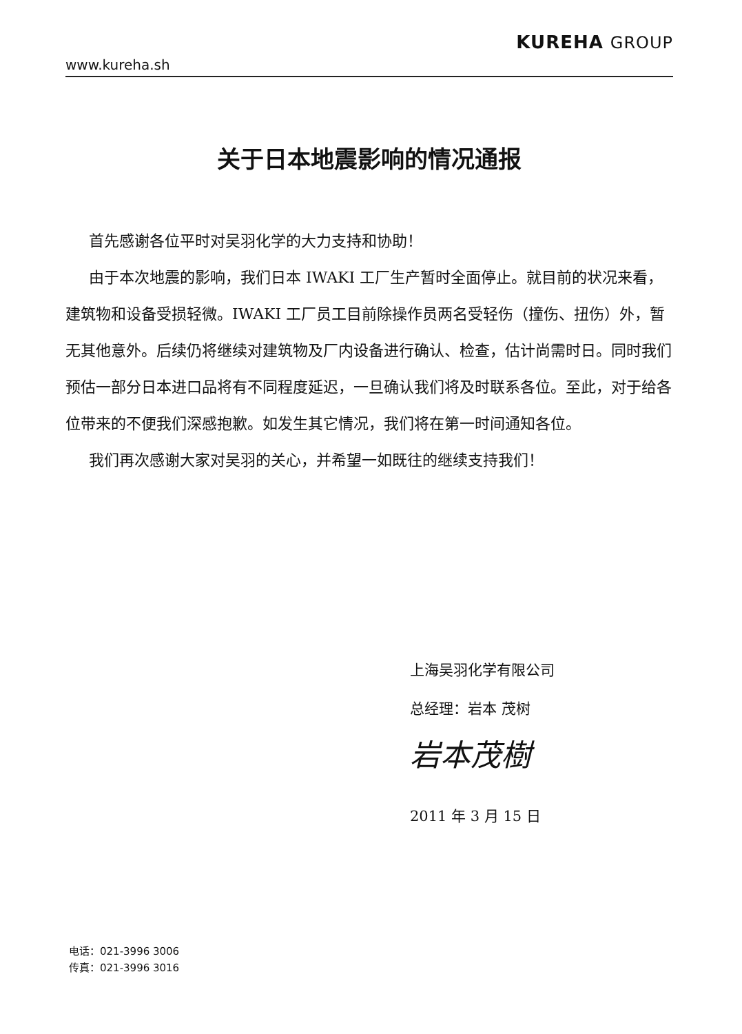www.kureha.sh
KUREHA GROUP
关于日本地震影响的情况通报
首先感谢各位平时对吴羽化学的大力支持和协助！
由于本次地震的影响，我们日本 IWAKI 工厂生产暂时全面停止。就目前的状况来看，建筑物和设备受损轻微。IWAKI 工厂员工目前除操作员两名受轻伤（撞伤、扭伤）外，暂无其他意外。后续仍将继续对建筑物及厂内设备进行确认、检查，估计尚需时日。同时我们预估一部分日本进口品将有不同程度延迟，一旦确认我们将及时联系各位。至此，对于给各位带来的不便我们深感抱歉。如发生其它情况，我们将在第一时间通知各位。
我们再次感谢大家对吴羽的关心，并希望一如既往的继续支持我们！
上海吴羽化学有限公司
总经理：岩本 茂树
岩本茂樹
2011 年 3 月 15 日
电话：021-3996 3006
传真：021-3996 3016